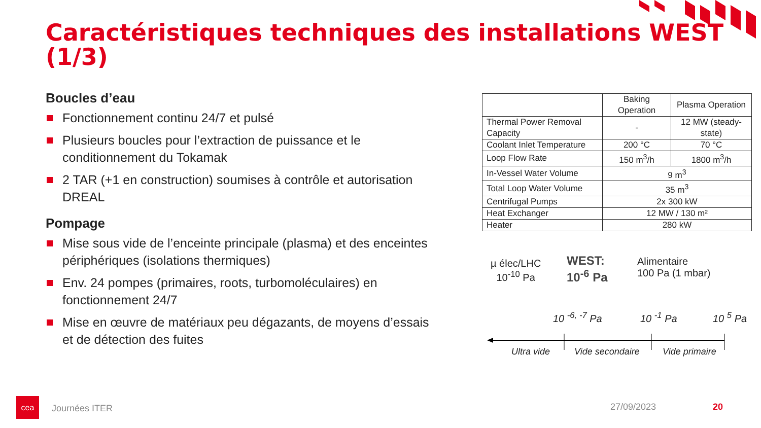Caractéristiques techniques des installations WEST (1/3)
Boucles d’eau
Fonctionnement continu 24/7 et pulsé
Plusieurs boucles pour l’extraction de puissance et le conditionnement du Tokamak
2 TAR (+1 en construction) soumises à contrôle et autorisation DREAL
Pompage
Mise sous vide de l’enceinte principale (plasma) et des enceintes périphériques (isolations thermiques)
Env. 24 pompes (primaires, roots, turbomoléculaires) en fonctionnement 24/7
Mise en œuvre de matériaux peu dégazants, de moyens d’essais et de détection des fuites
| | Baking Operation | Plasma Operation |
| --- | --- | --- |
| Thermal Power Removal Capacity | - | 12 MW (steady-state) |
| Coolant Inlet Temperature | 200 °C | 70 °C |
| Loop Flow Rate | 150 m<sup>3</sup>/h | 1800 m<sup>3</sup>/h |
| In-Vessel Water Volume | 9 m<sup>3</sup> | |
| Total Loop Water Volume | 35 m<sup>3</sup> | |
| Centrifugal Pumps | 2x 300 kW | |
| Heat Exchanger | 12 MW / 130 m² | |
| Heater | 280 kW | |
µ élec/LHC
10<sup>-10</sup> Pa
WEST:
10<sup>-6</sup> Pa
Alimentaire
100 Pa (1 mbar)
10 <sup>-6, -7</sup> Pa 10 <sup>-1</sup> Pa 10 <sup>5</sup> Pa
Ultra vide Vide secondaire Vide primaire
cea
Journées ITER 27/09/2023 20